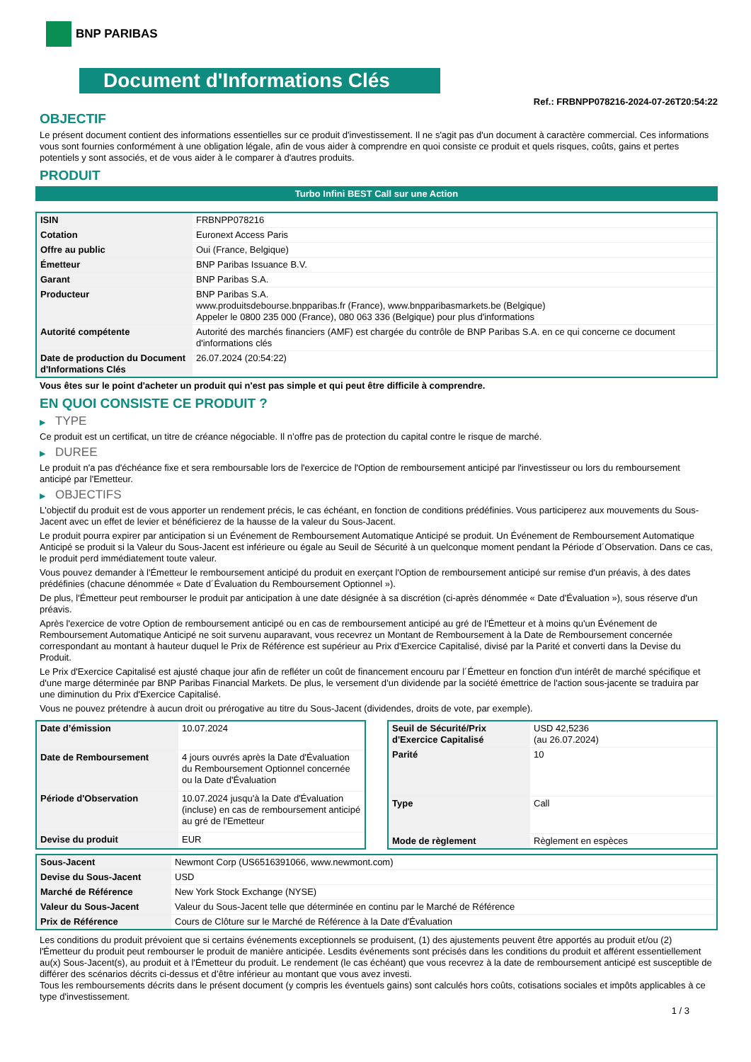BNP PARIBAS
Document d'Informations Clés
Ref.: FRBNPP078216-2024-07-26T20:54:22
OBJECTIF
Le présent document contient des informations essentielles sur ce produit d'investissement. Il ne s'agit pas d'un document à caractère commercial. Ces informations vous sont fournies conformément à une obligation légale, afin de vous aider à comprendre en quoi consiste ce produit et quels risques, coûts, gains et pertes potentiels y sont associés, et de vous aider à le comparer à d'autres produits.
PRODUIT
Turbo Infini BEST Call sur une Action
| ISIN | FRBNPP078216 |
| Cotation | Euronext Access Paris |
| Offre au public | Oui (France, Belgique) |
| Émetteur | BNP Paribas Issuance B.V. |
| Garant | BNP Paribas S.A. |
| Producteur | BNP Paribas S.A. www.produitsdebourse.bnpparibas.fr (France), www.bnpparibasmarkets.be (Belgique) Appeler le 0800 235 000 (France), 080 063 336 (Belgique) pour plus d'informations |
| Autorité compétente | Autorité des marchés financiers (AMF) est chargée du contrôle de BNP Paribas S.A. en ce qui concerne ce document d'informations clés |
| Date de production du Document d'Informations Clés | 26.07.2024 (20:54:22) |
Vous êtes sur le point d'acheter un produit qui n'est pas simple et qui peut être difficile à comprendre.
EN QUOI CONSISTE CE PRODUIT ?
▶ TYPE
Ce produit est un certificat, un titre de créance négociable. Il n’offre pas de protection du capital contre le risque de marché.
▶ DUREE
Le produit n'a pas d'échéance fixe et sera remboursable lors de l'exercice de l'Option de remboursement anticipé par l'investisseur ou lors du remboursement anticipé par l'Emetteur.
▶ OBJECTIFS
L'objectif du produit est de vous apporter un rendement précis, le cas échéant, en fonction de conditions prédéfinies. Vous participerez aux mouvements du Sous-Jacent avec un effet de levier et bénéficierez de la hausse de la valeur du Sous-Jacent.
Le produit pourra expirer par anticipation si un Événement de Remboursement Automatique Anticipé se produit. Un Événement de Remboursement Automatique Anticipé se produit si la Valeur du Sous-Jacent est inférieure ou égale au Seuil de Sécurité à un quelconque moment pendant la Période d´Observation. Dans ce cas, le produit perd immédiatement toute valeur.
Vous pouvez demander à l'Émetteur le remboursement anticipé du produit en exerçant l'Option de remboursement anticipé sur remise d'un préavis, à des dates prédéfinies (chacune dénommée « Date d´Évaluation du Remboursement Optionnel »).
De plus, l'Émetteur peut rembourser le produit par anticipation à une date désignée à sa discrétion (ci-après dénommée « Date d'Évaluation »), sous réserve d'un préavis.
Après l'exercice de votre Option de remboursement anticipé ou en cas de remboursement anticipé au gré de l'Émetteur et à moins qu'un Événement de Remboursement Automatique Anticipé ne soit survenu auparavant, vous recevrez un Montant de Remboursement à la Date de Remboursement concernée correspondant au montant à hauteur duquel le Prix de Référence est supérieur au Prix d'Exercice Capitalisé, divisé par la Parité et converti dans la Devise du Produit.
Le Prix d'Exercice Capitalisé est ajusté chaque jour afin de refléter un coût de financement encouru par l´Émetteur en fonction d'un intérêt de marché spécifique et d'une marge déterminée par BNP Paribas Financial Markets. De plus, le versement d’un dividende par la société émettrice de l'action sous-jacente se traduira par une diminution du Prix d'Exercice Capitalisé.
Vous ne pouvez prétendre à aucun droit ou prérogative au titre du Sous-Jacent (dividendes, droits de vote, par exemple).
| Date d’émission | 10.07.2024 |
| Date de Remboursement | 4 jours ouvrés après la Date d'Évaluation du Remboursement Optionnel concernée ou la Date d'Évaluation |
| Période d'Observation | 10.07.2024 jusqu'à la Date d'Évaluation (incluse) en cas de remboursement anticipé au gré de l'Emetteur |
| Devise du produit | EUR |
| Seuil de Sécurité/Prix d'Exercice Capitalisé | USD 42,5236 (au 26.07.2024) |
| Parité | 10 |
| Type | Call |
| Mode de règlement | Règlement en espèces |
| Sous-Jacent | Newmont Corp (US6516391066, www.newmont.com) |
| Devise du Sous-Jacent | USD |
| Marché de Référence | New York Stock Exchange (NYSE) |
| Valeur du Sous-Jacent | Valeur du Sous-Jacent telle que déterminée en continu par le Marché de Référence |
| Prix de Référence | Cours de Clôture sur le Marché de Référence à la Date d'Évaluation |
Les conditions du produit prévoient que si certains événements exceptionnels se produisent, (1) des ajustements peuvent être apportés au produit et/ou (2) l'Émetteur du produit peut rembourser le produit de manière anticipée. Lesdits événements sont précisés dans les conditions du produit et afférent essentiellement au(x) Sous-Jacent(s), au produit et à l'Émetteur du produit. Le rendement (le cas échéant) que vous recevrez à la date de remboursement anticipé est susceptible de différer des scénarios décrits ci-dessus et d’être inférieur au montant que vous avez investi.
Tous les remboursements décrits dans le présent document (y compris les éventuels gains) sont calculés hors coûts, cotisations sociales et impôts applicables à ce type d'investissement.
1 / 3